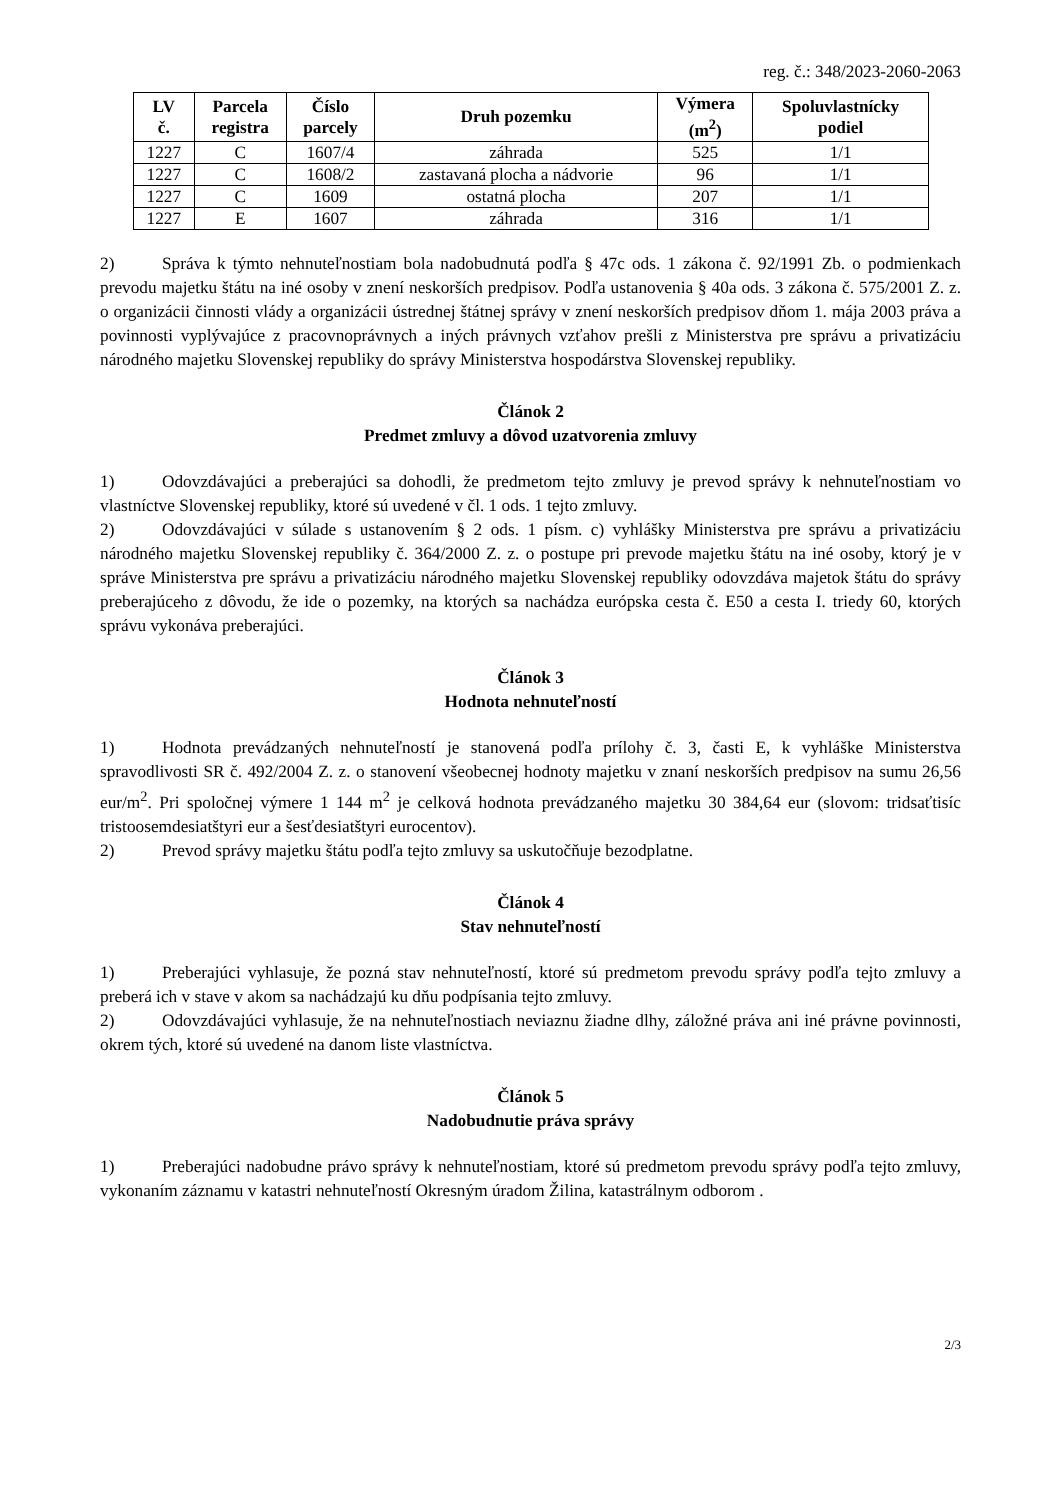reg. č.: 348/2023-2060-2063
| LV č. | Parcela registra | Číslo parcely | Druh pozemku | Výmera (m<sup>2</sup>) | Spoluvlastnícky podiel |
| --- | --- | --- | --- | --- | --- |
| 1227 | C | 1607/4 | záhrada | 525 | 1/1 |
| 1227 | C | 1608/2 | zastavaná plocha a nádvorie | 96 | 1/1 |
| 1227 | C | 1609 | ostatná plocha | 207 | 1/1 |
| 1227 | E | 1607 | záhrada | 316 | 1/1 |
2) Správa k týmto nehnuteľnostiam bola nadobudnutá podľa § 47c ods. 1 zákona č. 92/1991 Zb. o podmienkach prevodu majetku štátu na iné osoby v znení neskorších predpisov. Podľa ustanovenia § 40a ods. 3 zákona č. 575/2001 Z. z. o organizácii činnosti vlády a organizácii ústrednej štátnej správy v znení neskorších predpisov dňom 1. mája 2003 práva a povinnosti vyplývajúce z pracovnoprávnych a iných právnych vzťahov prešli z Ministerstva pre správu a privatizáciu národného majetku Slovenskej republiky do správy Ministerstva hospodárstva Slovenskej republiky.
Článok 2
Predmet zmluvy a dôvod uzatvorenia zmluvy
1) Odovzdávajúci a preberajúci sa dohodli, že predmetom tejto zmluvy je prevod správy k nehnuteľnostiam vo vlastníctve Slovenskej republiky, ktoré sú uvedené v čl. 1 ods. 1 tejto zmluvy.
2) Odovzdávajúci v súlade s ustanovením § 2 ods. 1 písm. c) vyhlášky Ministerstva pre správu a privatizáciu národného majetku Slovenskej republiky č. 364/2000 Z. z. o postupe pri prevode majetku štátu na iné osoby, ktorý je v správe Ministerstva pre správu a privatizáciu národného majetku Slovenskej republiky odovzdáva majetok štátu do správy preberajúceho z dôvodu, že ide o pozemky, na ktorých sa nachádza európska cesta č. E50 a cesta I. triedy 60, ktorých správu vykonáva preberajúci.
Článok 3
Hodnota nehnuteľností
1) Hodnota prevádzaných nehnuteľností je stanovená podľa prílohy č. 3, časti E, k vyhláške Ministerstva spravodlivosti SR č. 492/2004 Z. z. o stanovení všeobecnej hodnoty majetku v znaní neskorších predpisov na sumu 26,56 eur/m<sup>2</sup>. Pri spoločnej výmere 1 144 m<sup>2</sup> je celková hodnota prevádzaného majetku 30 384,64 eur (slovom: tridsaťtisíc tristoosemdesiatštyri eur a šesťdesiatštyri eurocentov).
2) Prevod správy majetku štátu podľa tejto zmluvy sa uskutočňuje bezodplatne.
Článok 4
Stav nehnuteľností
1) Preberajúci vyhlasuje, že pozná stav nehnuteľností, ktoré sú predmetom prevodu správy podľa tejto zmluvy a preberá ich v stave v akom sa nachádzajú ku dňu podpísania tejto zmluvy.
2) Odovzdávajúci vyhlasuje, že na nehnuteľnostiach neviaznu žiadne dlhy, záložné práva ani iné právne povinnosti, okrem tých, ktoré sú uvedené na danom liste vlastníctva.
Článok 5
Nadobudnutie práva správy
1) Preberajúci nadobudne právo správy k nehnuteľnostiam, ktoré sú predmetom prevodu správy podľa tejto zmluvy, vykonaním záznamu v katastri nehnuteľností Okresným úradom Žilina, katastrálnym odborom .
2/3